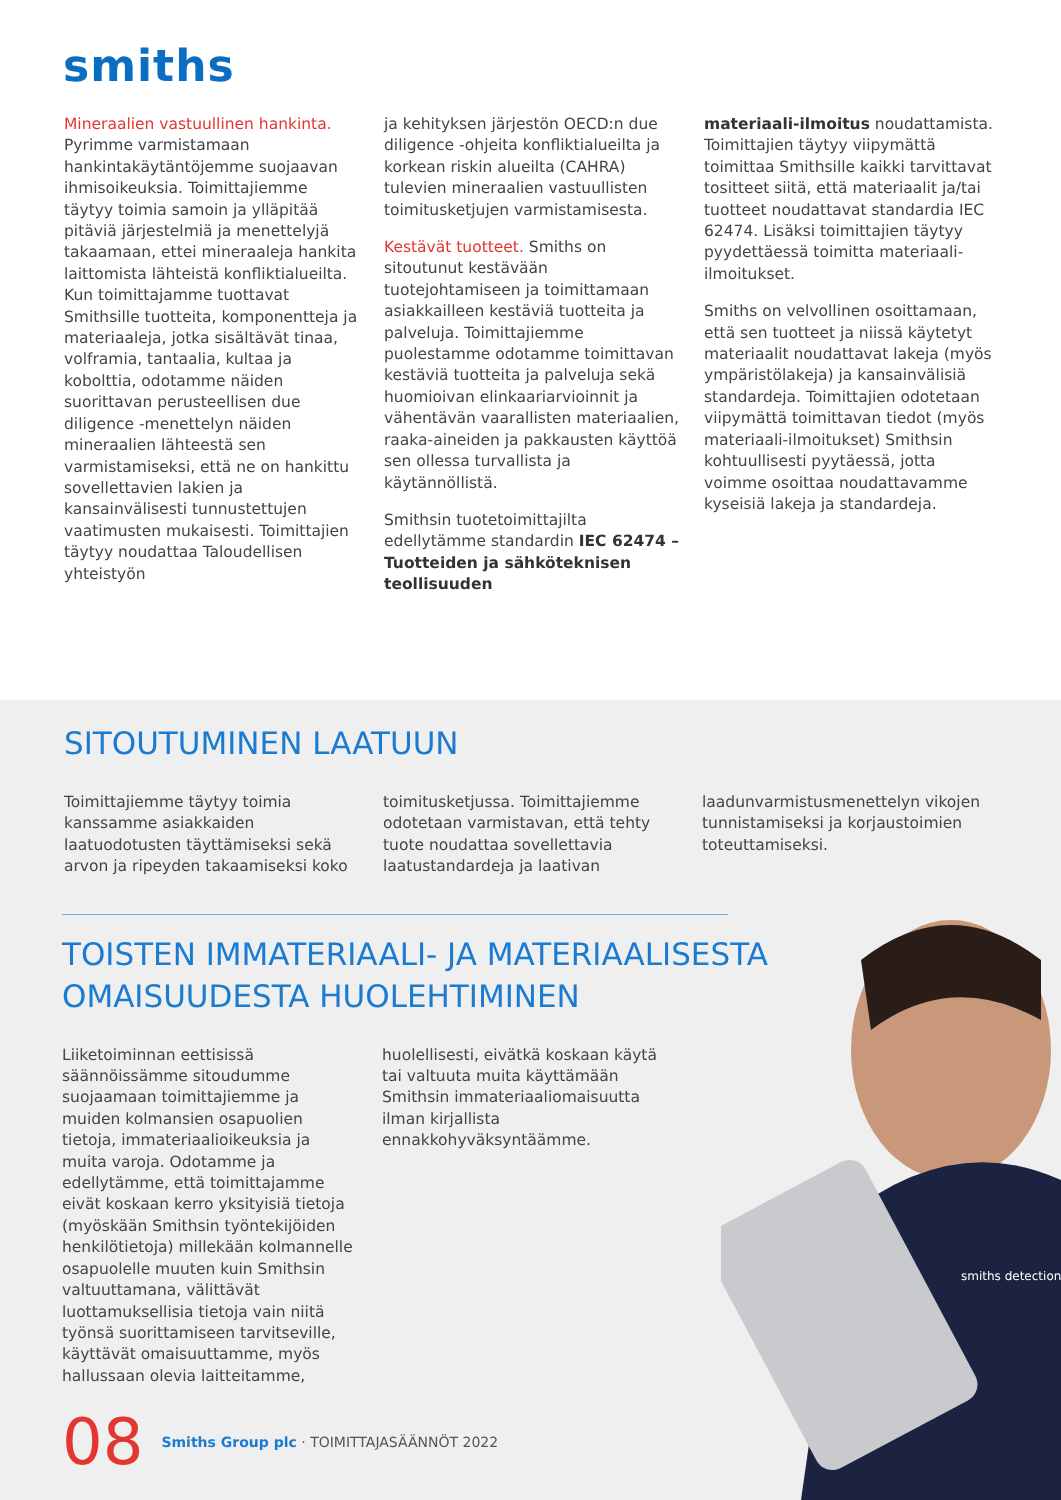smiths
Mineraalien vastuullinen hankinta. Pyrimme varmistamaan hankintakäytäntöjemme suojaavan ihmisoikeuksia. Toimittajiemme täytyy toimia samoin ja ylläpitää pitäviä järjestelmiä ja menettelyjä takaamaan, ettei mineraaleja hankita laittomista lähteistä konfliktialueilta. Kun toimittajamme tuottavat Smithsille tuotteita, komponentteja ja materiaaleja, jotka sisältävät tinaa, volframia, tantaalia, kultaa ja kobolttia, odotamme näiden suorittavan perusteellisen due diligence -menettelyn näiden mineraalien lähteestä sen varmistamiseksi, että ne on hankittu sovellettavien lakien ja kansainvälisesti tunnustettujen vaatimusten mukaisesti. Toimittajien täytyy noudattaa Taloudellisen yhteistyön
ja kehityksen järjestön OECD:n due diligence -ohjeita konfliktialueilta ja korkean riskin alueilta (CAHRA) tulevien mineraalien vastuullisten toimitusketjujen varmistamisesta.
Kestävät tuotteet. Smiths on sitoutunut kestävään tuotejohtamiseen ja toimittamaan asiakkailleen kestäviä tuotteita ja palveluja. Toimittajiemme puolestamme odotamme toimittavan kestäviä tuotteita ja palveluja sekä huomioivan elinkaariarvioinnit ja vähentävän vaarallisten materiaalien, raaka-aineiden ja pakkausten käyttöä sen ollessa turvallista ja käytännöllistä.
Smithsin tuotetoimittajilta edellytämme standardin IEC 62474 – Tuotteiden ja sähköteknisen teollisuuden
materiaali-ilmoitus noudattamista. Toimittajien täytyy viipymättä toimittaa Smithsille kaikki tarvittavat tositteet siitä, että materiaalit ja/tai tuotteet noudattavat standardia IEC 62474. Lisäksi toimittajien täytyy pyydettäessä toimitta materiaali-ilmoitukset.
Smiths on velvollinen osoittamaan, että sen tuotteet ja niissä käytetyt materiaalit noudattavat lakeja (myös ympäristölakeja) ja kansainvälisiä standardeja. Toimittajien odotetaan viipymättä toimittavan tiedot (myös materiaali-ilmoitukset) Smithsin kohtuullisesti pyytäessä, jotta voimme osoittaa noudattavamme kyseisiä lakeja ja standardeja.
SITOUTUMINEN LAATUUN
Toimittajiemme täytyy toimia kanssamme asiakkaiden laatuodotusten täyttämiseksi sekä arvon ja ripeyden takaamiseksi koko
toimitusketjussa. Toimittajiemme odotetaan varmistavan, että tehty tuote noudattaa sovellettavia laatustandardeja ja laativan
laadunvarmistusmenettelyn vikojen tunnistamiseksi ja korjaustoimien toteuttamiseksi.
TOISTEN IMMATERIAALI- JA MATERIAALISESTA
OMAISUUDESTA HUOLEHTIMINEN
Liiketoiminnan eettisissä säännöissämme sitoudumme suojaamaan toimittajiemme ja muiden kolmansien osapuolien tietoja, immateriaalioikeuksia ja muita varoja. Odotamme ja edellytämme, että toimittajamme eivät koskaan kerro yksityisiä tietoja (myöskään Smithsin työntekijöiden henkilötietoja) millekään kolmannelle osapuolelle muuten kuin Smithsin valtuuttamana, välittävät luottamuksellisia tietoja vain niitä työnsä suorittamiseen tarvitseville, käyttävät omaisuuttamme, myös hallussaan olevia laitteitamme,
huolellisesti, eivätkä koskaan käytä tai valtuuta muita käyttämään Smithsin immateriaaliomaisuutta ilman kirjallista ennakkohyväksyntäämme.
smiths detection
08 Smiths Group plc · TOIMITTAJASÄÄNNÖT 2022